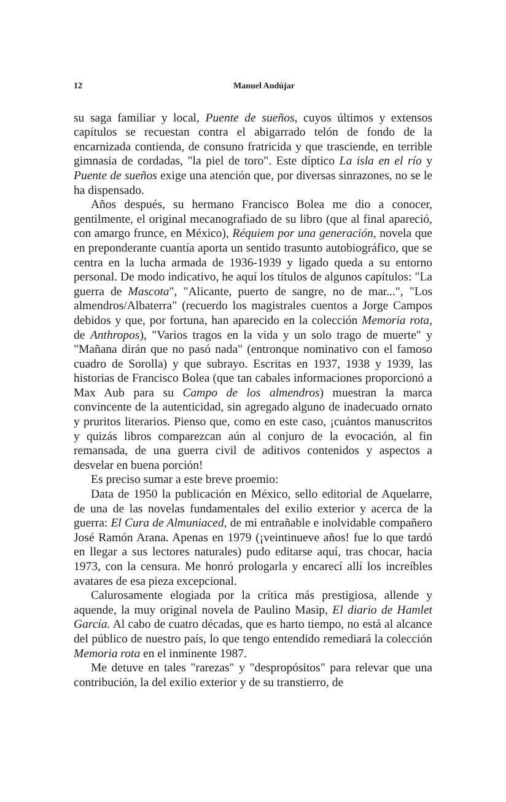12 Manuel Andújar
su saga familiar y local, Puente de sueños, cuyos últimos y extensos capítulos se recuestan contra el abigarrado telón de fondo de la encarnizada contienda, de consuno fratricida y que trasciende, en terrible gimnasia de cordadas, "la piel de toro". Este díptico La isla en el río y Puente de sueños exige una atención que, por diversas sinrazones, no se le ha dispensado.
Años después, su hermano Francisco Bolea me dio a conocer, gentilmente, el original mecanografiado de su libro (que al final apareció, con amargo frunce, en México), Réquiem por una generación, novela que en preponderante cuantía aporta un sentido trasunto autobiográfico, que se centra en la lucha armada de 1936-1939 y ligado queda a su entorno personal. De modo indicativo, he aquí los títulos de algunos capítulos: "La guerra de Mascota", "Alicante, puerto de sangre, no de mar...", "Los almendros/Albaterra" (recuerdo los magistrales cuentos a Jorge Campos debidos y que, por fortuna, han aparecido en la colección Memoria rota, de Anthropos), "Varios tragos en la vida y un solo trago de muerte" y "Mañana dirán que no pasó nada" (entronque nominativo con el famoso cuadro de Sorolla) y que subrayo. Escritas en 1937, 1938 y 1939, las historias de Francisco Bolea (que tan cabales informaciones proporcionó a Max Aub para su Campo de los almendros) muestran la marca convincente de la autenticidad, sin agregado alguno de inadecuado ornato y pruritos literarios. Pienso que, como en este caso, ¡cuántos manuscritos y quizás libros comparezcan aún al conjuro de la evocación, al fin remansada, de una guerra civil de aditivos contenidos y aspectos a desvelar en buena porción!
Es preciso sumar a este breve proemio:
Data de 1950 la publicación en México, sello editorial de Aquelarre, de una de las novelas fundamentales del exilio exterior y acerca de la guerra: El Cura de Almuniaced, de mi entrañable e inolvidable compañero José Ramón Arana. Apenas en 1979 (¡veintinueve años! fue lo que tardó en llegar a sus lectores naturales) pudo editarse aquí, tras chocar, hacia 1973, con la censura. Me honró prologarla y encarecí allí los increíbles avatares de esa pieza excepcional.
Calurosamente elogiada por la crítica más prestigiosa, allende y aquende, la muy original novela de Paulino Masip, El diario de Hamlet García. Al cabo de cuatro décadas, que es harto tiempo, no está al alcance del público de nuestro país, lo que tengo entendido remediará la colección Memoria rota en el inminente 1987.
Me detuve en tales "rarezas" y "despropósitos" para relevar que una contribución, la del exilio exterior y de su transtierro, de